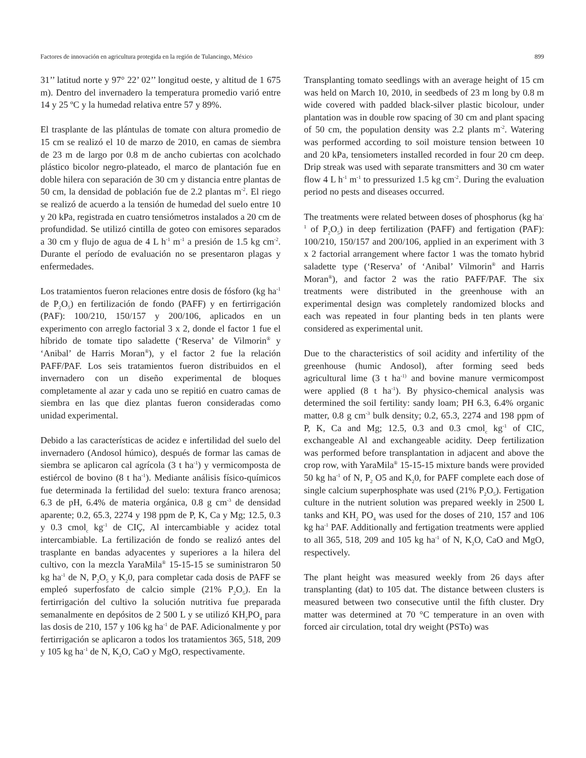Factores de innovación en agricultura protegida en la región de Tulancingo, México 899
31’’ latitud norte y 97° 22’ 02’’ longitud oeste, y altitud de 1 675 m). Dentro del invernadero la temperatura promedio varió entre 14 y 25 ºC y la humedad relativa entre 57 y 89%.
El trasplante de las plántulas de tomate con altura promedio de 15 cm se realizó el 10 de marzo de 2010, en camas de siembra de 23 m de largo por 0.8 m de ancho cubiertas con acolchado plástico bicolor negro-plateado, el marco de plantación fue en doble hilera con separación de 30 cm y distancia entre plantas de 50 cm, la densidad de población fue de 2.2 plantas m<sup>-2</sup>. El riego se realizó de acuerdo a la tensión de humedad del suelo entre 10 y 20 kPa, registrada en cuatro tensiómetros instalados a 20 cm de profundidad. Se utilizó cintilla de goteo con emisores separados a 30 cm y flujo de agua de 4 L h<sup>-1</sup> m<sup>-1</sup> a presión de 1.5 kg cm<sup>-2</sup>. Durante el período de evaluación no se presentaron plagas y enfermedades.
Los tratamientos fueron relaciones entre dosis de fósforo (kg ha<sup>-1</sup> de P<sub>2</sub>O<sub>5</sub>) en fertilización de fondo (PAFF) y en fertirrigación (PAF): 100/210, 150/157 y 200/106, aplicados en un experimento con arreglo factorial 3 x 2, donde el factor 1 fue el híbrido de tomate tipo saladette (‘Reserva’ de Vilmorin<sup>®</sup> y ‘Anibal’ de Harris Moran<sup>®</sup>), y el factor 2 fue la relación PAFF/PAF. Los seis tratamientos fueron distribuidos en el invernadero con un diseño experimental de bloques completamente al azar y cada uno se repitió en cuatro camas de siembra en las que diez plantas fueron consideradas como unidad experimental.
Debido a las características de acidez e infertilidad del suelo del invernadero (Andosol húmico), después de formar las camas de siembra se aplicaron cal agrícola (3 t ha<sup>-1</sup>) y vermicomposta de estiércol de bovino (8 t ha<sup>-1</sup>). Mediante análisis físico-químicos fue determinada la fertilidad del suelo: textura franco arenosa; 6.3 de pH, 6.4% de materia orgánica, 0.8 g cm<sup>-3</sup> de densidad aparente; 0.2, 65.3, 2274 y 198 ppm de P, K, Ca y Mg; 12.5, 0.3 y 0.3 cmol<sub>c</sub> kg<sup>-1</sup> de CIÇ, Al intercambiable y acidez total intercambiable. La fertilización de fondo se realizó antes del trasplante en bandas adyacentes y superiores a la hilera del cultivo, con la mezcla YaraMila<sup>®</sup> 15-15-15 se suministraron 50 kg ha<sup>-1</sup> de N, P<sub>2</sub>O<sub>5</sub> y K<sub>2</sub>0, para completar cada dosis de PAFF se empleó superfosfato de calcio simple (21% P<sub>2</sub>O<sub>5</sub>). En la fertirrigación del cultivo la solución nutritiva fue preparada semanalmente en depósitos de 2 500 L y se utilizó KH<sub>2</sub>PO<sub>4</sub> para las dosis de 210, 157 y 106 kg ha<sup>-1</sup> de PAF. Adicionalmente y por fertirrigación se aplicaron a todos los tratamientos 365, 518, 209 y 105 kg ha<sup>-1</sup> de N, K<sub>2</sub>O, CaO y MgO, respectivamente.
Transplanting tomato seedlings with an average height of 15 cm was held on March 10, 2010, in seedbeds of 23 m long by 0.8 m wide covered with padded black-silver plastic bicolour, under plantation was in double row spacing of 30 cm and plant spacing of 50 cm, the population density was 2.2 plants m<sup>-2</sup>. Watering was performed according to soil moisture tension between 10 and 20 kPa, tensiometers installed recorded in four 20 cm deep. Drip streak was used with separate transmitters and 30 cm water flow 4 L h<sup>-1</sup> m<sup>-1</sup> to pressurized 1.5 kg cm<sup>-2</sup>. During the evaluation period no pests and diseases occurred.
The treatments were related between doses of phosphorus (kg ha<sup>-1</sup> of P<sub>2</sub>O<sub>5</sub>) in deep fertilization (PAFF) and fertigation (PAF): 100/210, 150/157 and 200/106, applied in an experiment with 3 x 2 factorial arrangement where factor 1 was the tomato hybrid saladette type (‘Reserva’ of ‘Anibal’ Vilmorin<sup>®</sup> and Harris Moran<sup>®</sup>), and factor 2 was the ratio PAFF/PAF. The six treatments were distributed in the greenhouse with an experimental design was completely randomized blocks and each was repeated in four planting beds in ten plants were considered as experimental unit.
Due to the characteristics of soil acidity and infertility of the greenhouse (humic Andosol), after forming seed beds agricultural lime (3 t ha<sup>-1)</sup> and bovine manure vermicompost were applied (8 t ha<sup>-1</sup>). By physico-chemical analysis was determined the soil fertility: sandy loam; PH 6.3, 6.4% organic matter, 0.8 g cm<sup>-3</sup> bulk density; 0.2, 65.3, 2274 and 198 ppm of P, K, Ca and Mg; 12.5, 0.3 and 0.3 cmol<sub>c</sub> kg<sup>-1</sup> of CIC, exchangeable Al and exchangeable acidity. Deep fertilization was performed before transplantation in adjacent and above the crop row, with YaraMila<sup>®</sup> 15-15-15 mixture bands were provided 50 kg ha<sup>-1</sup> of N, P<sub>2</sub> O5 and K<sub>2</sub>0, for PAFF complete each dose of single calcium superphosphate was used (21% P<sub>2</sub>O<sub>5</sub>). Fertigation culture in the nutrient solution was prepared weekly in 2500 L tanks and KH<sub>2</sub> PO<sub>4</sub> was used for the doses of 210, 157 and 106 kg ha<sup>-1</sup> PAF. Additionally and fertigation treatments were applied to all 365, 518, 209 and 105 kg ha<sup>-1</sup> of N, K<sub>2</sub>O, CaO and MgO, respectively.
The plant height was measured weekly from 26 days after transplanting (dat) to 105 dat. The distance between clusters is measured between two consecutive until the fifth cluster. Dry matter was determined at 70 °C temperature in an oven with forced air circulation, total dry weight (PSTo) was